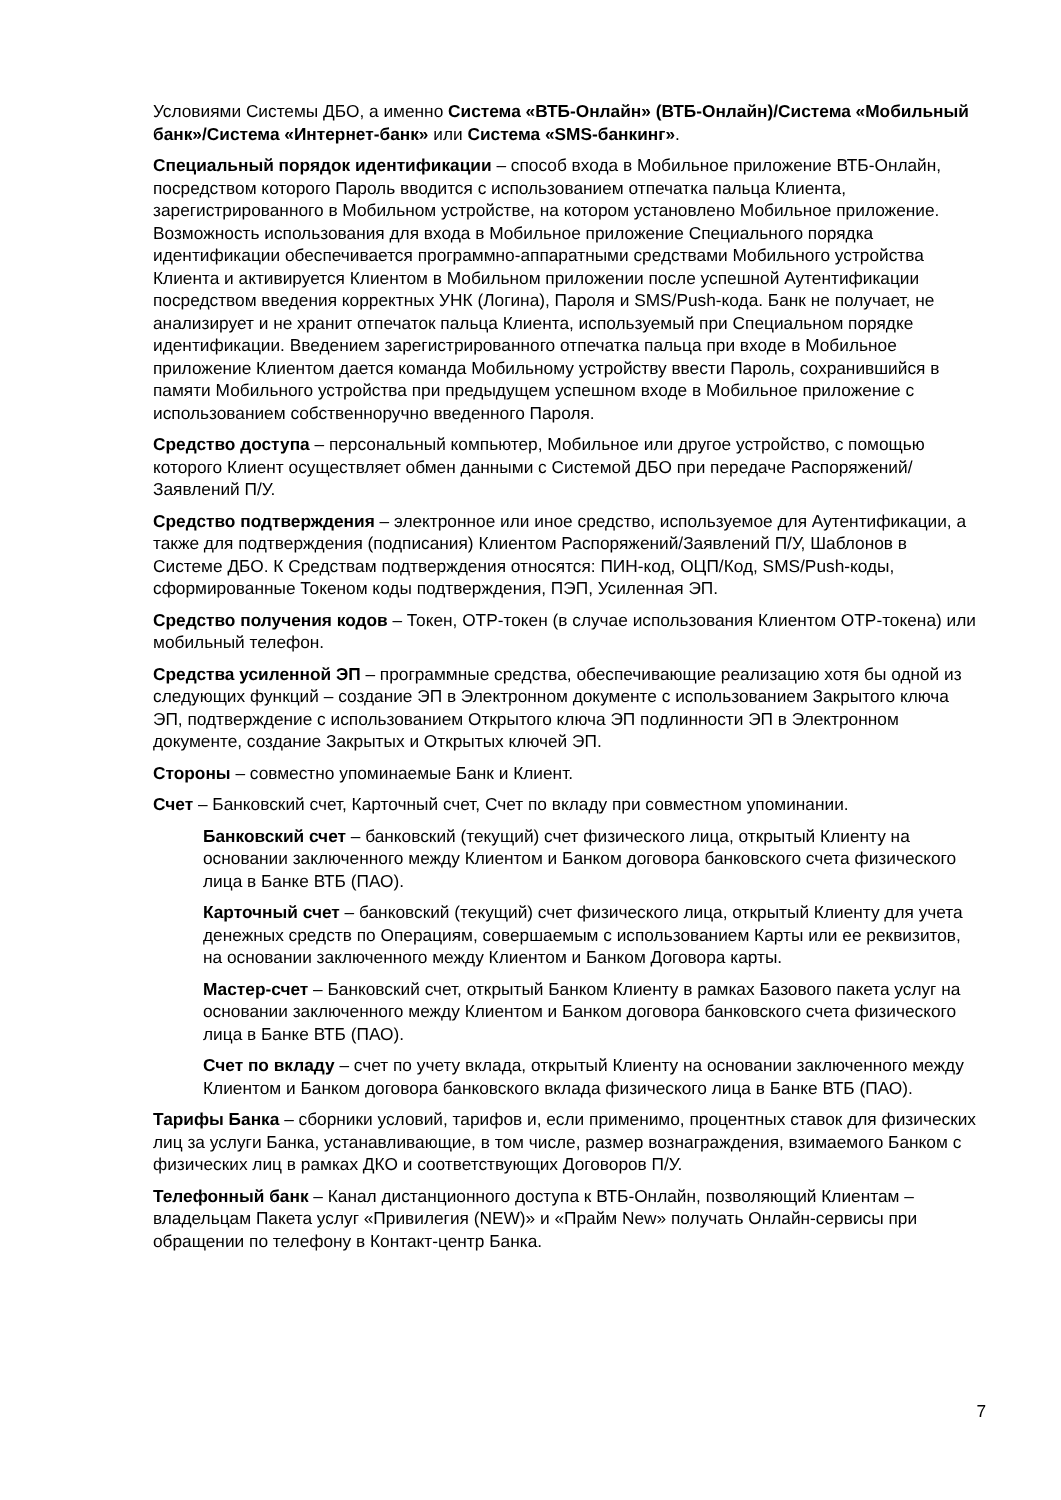Условиями Системы ДБО, а именно Система «ВТБ-Онлайн» (ВТБ-Онлайн)/Система «Мобильный банк»/Система «Интернет-банк» или Система «SMS-банкинг».
Специальный порядок идентификации – способ входа в Мобильное приложение ВТБ-Онлайн, посредством которого Пароль вводится с использованием отпечатка пальца Клиента, зарегистрированного в Мобильном устройстве, на котором установлено Мобильное приложение. Возможность использования для входа в Мобильное приложение Специального порядка идентификации обеспечивается программно-аппаратными средствами Мобильного устройства Клиента и активируется Клиентом в Мобильном приложении после успешной Аутентификации посредством введения корректных УНК (Логина), Пароля и SMS/Push-кода. Банк не получает, не анализирует и не хранит отпечаток пальца Клиента, используемый при Специальном порядке идентификации. Введением зарегистрированного отпечатка пальца при входе в Мобильное приложение Клиентом дается команда Мобильному устройству ввести Пароль, сохранившийся в памяти Мобильного устройства при предыдущем успешном входе в Мобильное приложение с использованием собственноручно введенного Пароля.
Средство доступа – персональный компьютер, Мобильное или другое устройство, с помощью которого Клиент осуществляет обмен данными с Системой ДБО при передаче Распоряжений/Заявлений П/У.
Средство подтверждения – электронное или иное средство, используемое для Аутентификации, а также для подтверждения (подписания) Клиентом Распоряжений/Заявлений П/У, Шаблонов в Системе ДБО. К Средствам подтверждения относятся: ПИН-код, ОЦП/Код, SMS/Push-коды, сформированные Токеном коды подтверждения, ПЭП, Усиленная ЭП.
Средство получения кодов – Токен, ОТР-токен (в случае использования Клиентом ОТР-токена) или мобильный телефон.
Средства усиленной ЭП – программные средства, обеспечивающие реализацию хотя бы одной из следующих функций – создание ЭП в Электронном документе с использованием Закрытого ключа ЭП, подтверждение с использованием Открытого ключа ЭП подлинности ЭП в Электронном документе, создание Закрытых и Открытых ключей ЭП.
Стороны – совместно упоминаемые Банк и Клиент.
Счет – Банковский счет, Карточный счет, Счет по вкладу при совместном упоминании.
Банковский счет – банковский (текущий) счет физического лица, открытый Клиенту на основании заключенного между Клиентом и Банком договора банковского счета физического лица в Банке ВТБ (ПАО).
Карточный счет – банковский (текущий) счет физического лица, открытый Клиенту для учета денежных средств по Операциям, совершаемым с использованием Карты или ее реквизитов, на основании заключенного между Клиентом и Банком Договора карты.
Мастер-счет – Банковский счет, открытый Банком Клиенту в рамках Базового пакета услуг на основании заключенного между Клиентом и Банком договора банковского счета физического лица в Банке ВТБ (ПАО).
Счет по вкладу – счет по учету вклада, открытый Клиенту на основании заключенного между Клиентом и Банком договора банковского вклада физического лица в Банке ВТБ (ПАО).
Тарифы Банка – сборники условий, тарифов и, если применимо, процентных ставок для физических лиц за услуги Банка, устанавливающие, в том числе, размер вознаграждения, взимаемого Банком с физических лиц в рамках ДКО и соответствующих Договоров П/У.
Телефонный банк – Канал дистанционного доступа к ВТБ-Онлайн, позволяющий Клиентам – владельцам Пакета услуг «Привилегия (NEW)» и «Прайм New» получать Онлайн-сервисы при обращении по телефону в Контакт-центр Банка.
7